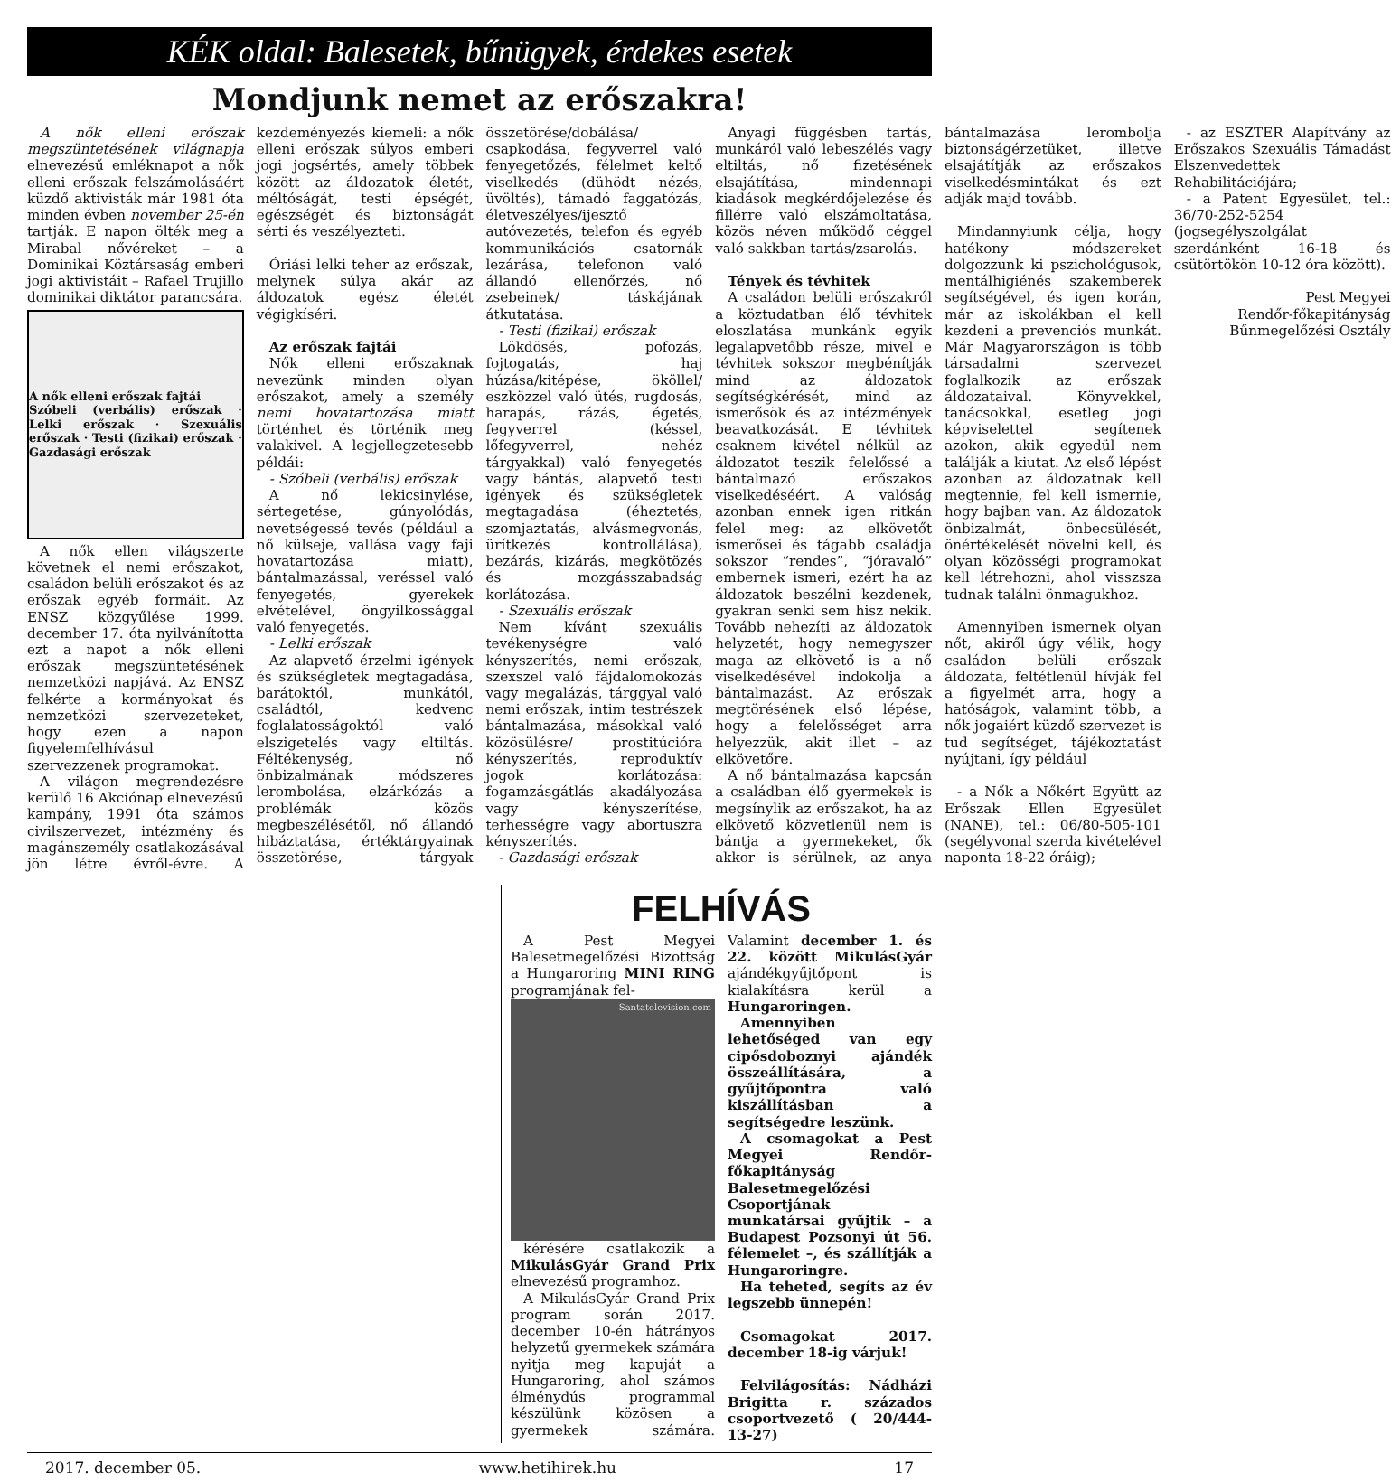KÉK oldal: Balesetek, bűnügyek, érdekes esetek
Mondjunk nemet az erőszakra!
A nők elleni erőszak megszüntetésének világnapja elnevezésű emléknapot a nők elleni erőszak felszámolásáért küzdő aktivisták már 1981 óta minden évben november 25-én tartják. E napon ölték meg a Mirabal nővéreket – a Dominikai Köztársaság emberi jogi aktivistáit – Rafael Trujillo dominikai diktátor parancsára.
A nők elleni erőszak fajtái
Szóbeli (verbális) erőszak · Lelki erőszak · Szexuális erőszak · Testi (fizikai) erőszak · Gazdasági erőszak
A nők ellen világszerte követnek el nemi erőszakot, családon belüli erőszakot és az erőszak egyéb formáit. Az ENSZ közgyűlése 1999. december 17. óta nyilvánította ezt a napot a nők elleni erőszak megszüntetésének nemzetközi napjává. Az ENSZ felkérte a kormányokat és nemzetközi szervezeteket, hogy ezen a napon figyelemfelhívásul szervezzenek programokat.
A világon megrendezésre kerülő 16 Akciónap elnevezésű kampány, 1991 óta számos civilszervezet, intézmény és magánszemély csatlakozásával jön létre évről-évre. A kezdeményezés kiemeli: a nők elleni erőszak súlyos emberi jogi jogsértés, amely többek között az áldozatok életét, méltóságát, testi épségét, egészségét és biztonságát sérti és veszélyezteti.
Óriási lelki teher az erőszak, melynek súlya akár az áldozatok egész életét végigkíséri.
Az erőszak fajtái
Nők elleni erőszaknak nevezünk minden olyan erőszakot, amely a személy nemi hovatartozása miatt történhet és történik meg valakivel. A legjellegzetesebb példái:
- Szóbeli (verbális) erőszak
A nő lekicsinylése, sértegetése, gúnyolódás, nevetségessé tevés (például a nő külseje, vallása vagy faji hovatartozása miatt), bántalmazással, veréssel való fenyegetés, gyerekek elvételével, öngyilkossággal való fenyegetés.
- Lelki erőszak
Az alapvető érzelmi igények és szükségletek megtagadása, barátoktól, munkától, családtól, kedvenc foglalatosságoktól való elszigetelés vagy eltiltás. Féltékenység, nő önbizalmának módszeres lerombolása, elzárkózás a problémák közös megbeszélésétől, nő állandó hibáztatása, értéktárgyainak összetörése, tárgyak összetörése/dobálása/ csapkodása, fegyverrel való fenyegetőzés, félelmet keltő viselkedés (dühödt nézés, üvöltés), támadó faggatózás, életveszélyes/ijesztő autóvezetés, telefon és egyéb kommunikációs csatornák lezárása, telefonon való állandó ellenőrzés, nő zsebeinek/ táskájának átkutatása.
- Testi (fizikai) erőszak
Lökdösés, pofozás, fojtogatás, haj húzása/kitépése, ököllel/ eszközzel való ütés, rugdosás, harapás, rázás, égetés, fegyverrel (késsel, lőfegyverrel, nehéz tárgyakkal) való fenyegetés vagy bántás, alapvető testi igények és szükségletek megtagadása (éheztetés, szomjaztatás, alvásmegvonás, ürítkezés kontrollálása), bezárás, kizárás, megkötözés és mozgásszabadság korlátozása.
- Szexuális erőszak
Nem kívánt szexuális tevékenységre való kényszerítés, nemi erőszak, szexszel való fájdalomokozás vagy megalázás, tárggyal való nemi erőszak, intim testrészek bántalmazása, másokkal való közösülésre/ prostitúcióra kényszerítés, reproduktív jogok korlátozása: fogamzásgátlás akadályozása vagy kényszerítése, terhességre vagy abortuszra kényszerítés.
- Gazdasági erőszak
Anyagi függésben tartás, munkáról való lebeszélés vagy eltiltás, nő fizetésének elsajátítása, mindennapi kiadások megkérdőjelezése és fillérre való elszámoltatása, közös néven működő céggel való sakkban tartás/zsarolás.
Tények és tévhitek
A családon belüli erőszakról a köztudatban élő tévhitek eloszlatása munkánk egyik legalapvetőbb része, mivel e tévhitek sokszor megbénítják mind az áldozatok segítségkérését, mind az ismerősök és az intézmények beavatkozását. E tévhitek csaknem kivétel nélkül az áldozatot teszik felelőssé a bántalmazó erőszakos viselkedéséért. A valóság azonban ennek igen ritkán felel meg: az elkövetőt ismerősei és tágabb családja sokszor “rendes”, “jóravaló” embernek ismeri, ezért ha az áldozatok beszélni kezdenek, gyakran senki sem hisz nekik. Tovább nehezíti az áldozatok helyzetét, hogy nemegyszer maga az elkövető is a nő viselkedésével indokolja a bántalmazást. Az erőszak megtörésének első lépése, hogy a felelősséget arra helyezzük, akit illet – az elkövetőre.
A nő bántalmazása kapcsán a családban élő gyermekek is megsínylik az erőszakot, ha az elkövető közvetlenül nem is bántja a gyermekeket, ők akkor is sérülnek, az anya bántalmazása lerombolja biztonságérzetüket, illetve elsajátítják az erőszakos viselkedésmintákat és ezt adják majd tovább.
Mindannyiunk célja, hogy hatékony módszereket dolgozzunk ki pszichológusok, mentálhigiénés szakemberek segítségével, és igen korán, már az iskolákban el kell kezdeni a prevenciós munkát. Már Magyarországon is több társadalmi szervezet foglalkozik az erőszak áldozataival. Könyvekkel, tanácsokkal, esetleg jogi képviselettel segítenek azokon, akik egyedül nem találják a kiutat. Az első lépést azonban az áldozatnak kell megtennie, fel kell ismernie, hogy bajban van. Az áldozatok önbizalmát, önbecsülését, önértékelését növelni kell, és olyan közösségi programokat kell létrehozni, ahol visszsza tudnak találni önmagukhoz.
Amennyiben ismernek olyan nőt, akiről úgy vélik, hogy családon belüli erőszak áldozata, feltétlenül hívják fel a figyelmét arra, hogy a hatóságok, valamint több, a nők jogaiért küzdő szervezet is tud segítséget, tájékoztatást nyújtani, így például
- a Nők a Nőkért Együtt az Erőszak Ellen Egyesület (NANE), tel.: 06/80-505-101 (segélyvonal szerda kivételével naponta 18-22 óráig);
- az ESZTER Alapítvány az Erőszakos Szexuális Támadást Elszenvedettek Rehabilitációjára;
- a Patent Egyesület, tel.: 36/70-252-5254 (jogsegélyszolgálat szerdánként 16-18 és csütörtökön 10-12 óra között).
Pest Megyei
Rendőr-főkapitányság
Bűnmegelőzési Osztály
FELHÍVÁS
A Pest Megyei Balesetmegelőzési Bizottság a Hungaroring MINI RING programjának fel-
Santatelevision.com
kérésére csatlakozik a MikulásGyár Grand Prix elnevezésű programhoz.
A MikulásGyár Grand Prix program során 2017. december 10-én hátrányos helyzetű gyermekek számára nyitja meg kapuját a Hungaroring, ahol számos élménydús programmal készülünk közösen a gyermekek számára. Valamint december 1. és 22. között MikulásGyár ajándékgyűjtőpont is kialakításra kerül a Hungaroringen.
Amennyiben lehetőséged van egy cipősdoboznyi ajándék összeállítására, a gyűjtőpontra való kiszállításban a segítségedre leszünk.
A csomagokat a Pest Megyei Rendőr-főkapitányság Balesetmegelőzési Csoportjának munkatársai gyűjtik – a Budapest Pozsonyi út 56. félemelet –, és szállítják a Hungaroringre.
Ha teheted, segíts az év legszebb ünnepén!
Csomagokat 2017. december 18-ig várjuk!
Felvilágosítás: Nádházi Brigitta r. százados csoportvezető ( 20/444-13-27)
2017. december 05. www.hetihirek.hu 17